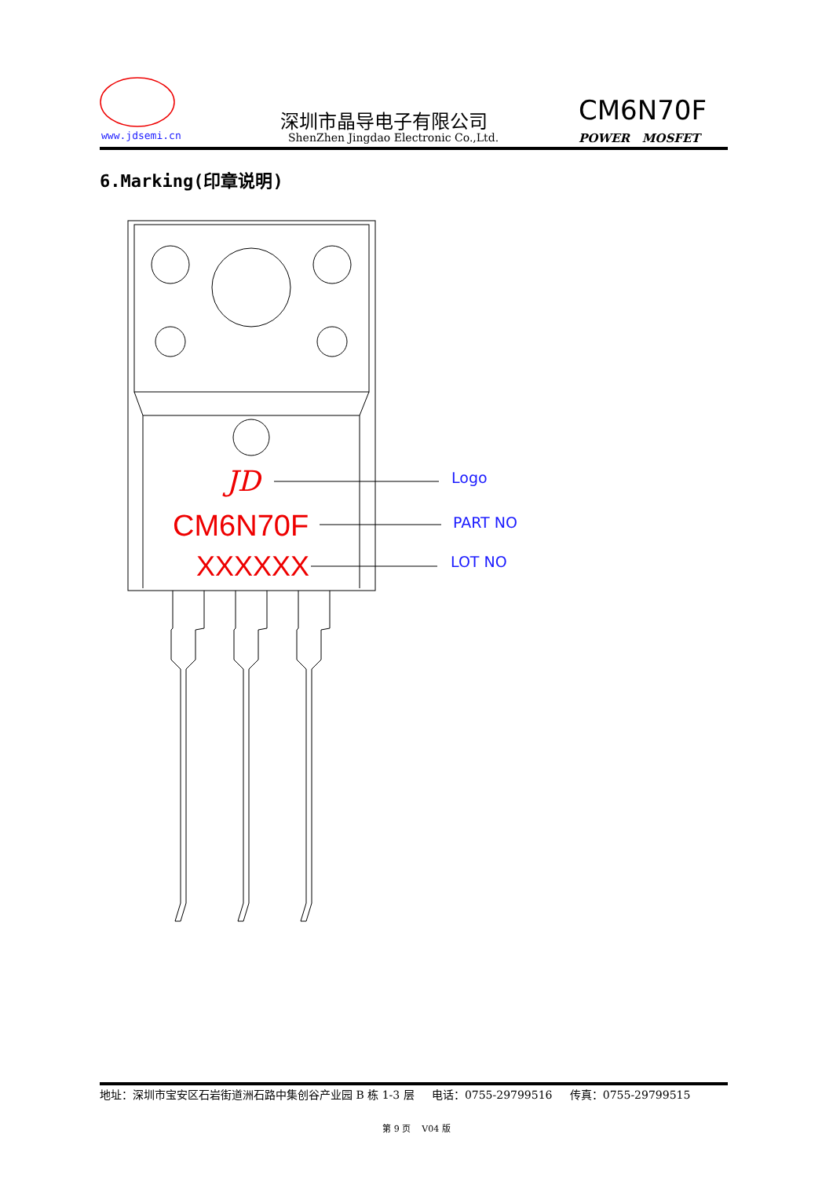www.jdsemi.cn
深圳市晶导电子有限公司
ShenZhen Jingdao Electronic Co.,Ltd.
CM6N70F
POWER MOSFET
6.Marking(印章说明)
JD Logo
CM6N70F PART NO
XXXXXX LOT NO
地址：深圳市宝安区石岩街道洲石路中集创谷产业园 B 栋 1-3 层 电话：0755-29799516 传真：0755-29799515
第 9 页 V04 版